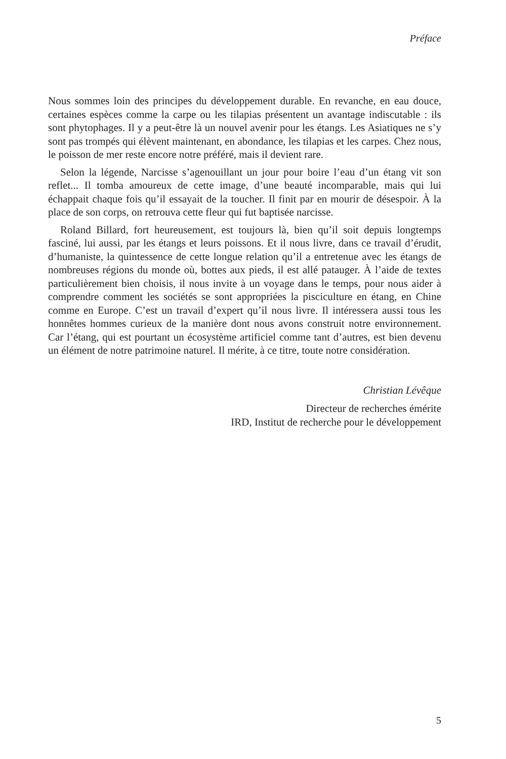Préface
Nous sommes loin des principes du développement durable. En revanche, en eau douce, certaines espèces comme la carpe ou les tilapias présentent un avantage indiscutable : ils sont phytophages. Il y a peut-être là un nouvel avenir pour les étangs. Les Asiatiques ne s’y sont pas trompés qui élèvent maintenant, en abondance, les tilapias et les carpes. Chez nous, le poisson de mer reste encore notre préféré, mais il devient rare.
Selon la légende, Narcisse s’agenouillant un jour pour boire l’eau d’un étang vit son reflet... Il tomba amoureux de cette image, d’une beauté incomparable, mais qui lui échappait chaque fois qu’il essayait de la toucher. Il finit par en mourir de désespoir. À la place de son corps, on retrouva cette fleur qui fut baptisée narcisse.
Roland Billard, fort heureusement, est toujours là, bien qu’il soit depuis longtemps fasciné, lui aussi, par les étangs et leurs poissons. Et il nous livre, dans ce travail d’érudit, d’humaniste, la quintessence de cette longue relation qu’il a entretenue avec les étangs de nombreuses régions du monde où, bottes aux pieds, il est allé patauger. À l’aide de textes particulièrement bien choisis, il nous invite à un voyage dans le temps, pour nous aider à comprendre comment les sociétés se sont appropriées la pisciculture en étang, en Chine comme en Europe. C’est un travail d’expert qu’il nous livre. Il intéressera aussi tous les honnêtes hommes curieux de la manière dont nous avons construit notre environnement. Car l’étang, qui est pourtant un écosystème artificiel comme tant d’autres, est bien devenu un élément de notre patrimoine naturel. Il mérite, à ce titre, toute notre considération.
Christian Lévêque
Directeur de recherches émérite
IRD, Institut de recherche pour le développement
5